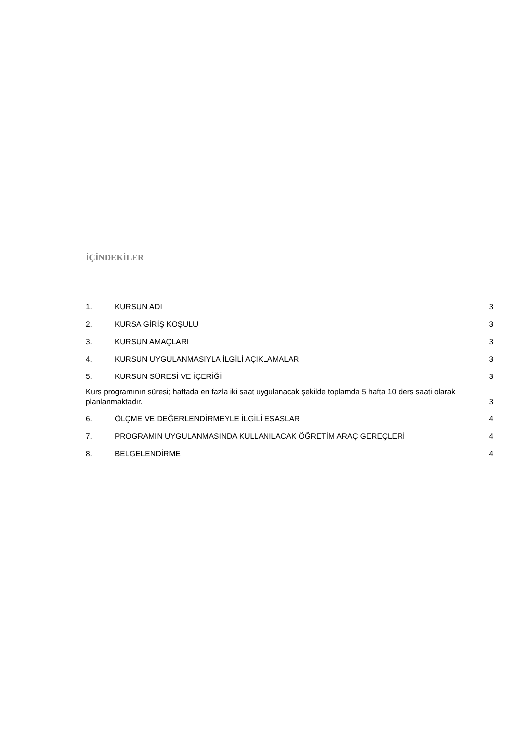İÇİNDEKİLER
1. KURSUN ADI 3
2. KURSA GİRİŞ KOŞULU 3
3. KURSUN AMAÇLARI 3
4. KURSUN UYGULANMASIYLA İLGİLİ AÇIKLAMALAR 3
5. KURSUN SÜRESİ VE İÇERİĞİ 3
Kurs programının süresi; haftada en fazla iki saat uygulanacak şekilde toplamda 5 hafta 10 ders saati olarak planlanmaktadır. 3
6. ÖLÇME VE DEĞERLENDİRMEYLE İLGİLİ ESASLAR 4
7. PROGRAMIN UYGULANMASINDA KULLANILACAK ÖĞRETİM ARAÇ GEREÇLERİ 4
8. BELGELENDİRME 4